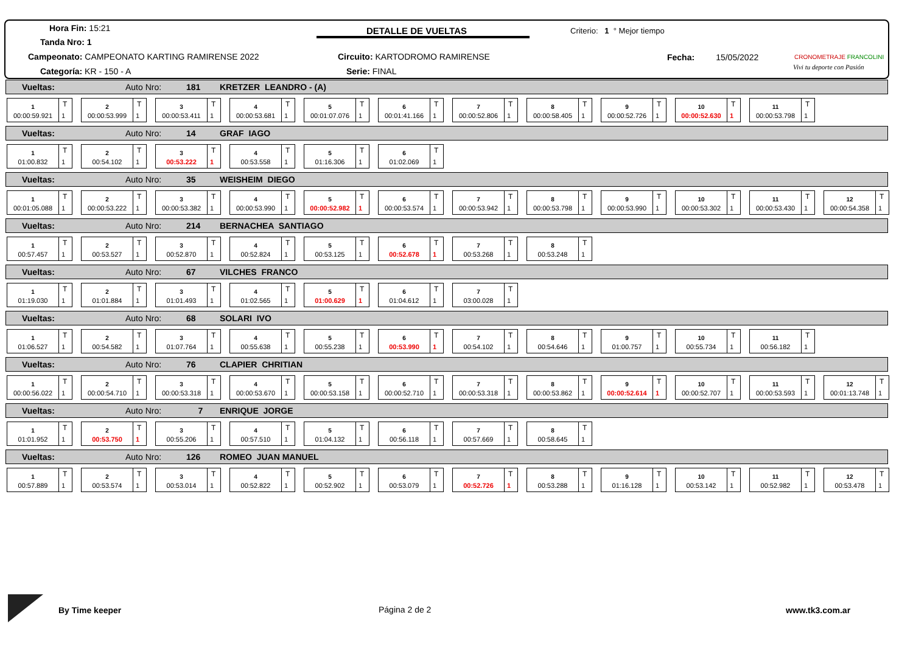Hora Fin: 15:21
Tanda Nro: 1
Campeonato: CAMPEONATO KARTING RAMIRENSE 2022
Categoría: KR - 150 - A
DETALLE DE VUELTAS
Circuito: KARTODROMO RAMIRENSE
Serie: FINAL
Criterio: 1 ° Mejor tiempo
Fecha: 15/05/2022 CRONOMETRAJE FRANCOLINI
Vivi tu deporte con Pasión
Vueltas: Auto Nro: 181 KRETZER LEANDRO - (A)
1
00:00:59.921
T
1
2
00:00:53.999
T
1
3
00:00:53.411
T
1
4
00:00:53.681
T
1
5
00:01:07.076
T
1
6
00:01:41.166
T
1
7
00:00:52.806
T
1
8
00:00:58.405
T
1
9
00:00:52.726
T
1
10
00:00:52.630
T
1
11
00:00:53.798
T
1
Vueltas: Auto Nro: 14 GRAF IAGO
1
01:00.832
T
1
2
00:54.102
T
1
3
00:53.222
T
1
4
00:53.558
T
1
5
01:16.306
T
1
6
01:02.069
T
1
Vueltas: Auto Nro: 35 WEISHEIM DIEGO
1
00:01:05.088
T
1
2
00:00:53.222
T
1
3
00:00:53.382
T
1
4
00:00:53.990
T
1
5
00:00:52.982
T
1
6
00:00:53.574
T
1
7
00:00:53.942
T
1
8
00:00:53.798
T
1
9
00:00:53.990
T
1
10
00:00:53.302
T
1
11
00:00:53.430
T
1
12
00:00:54.358
T
1
Vueltas: Auto Nro: 214 BERNACHEA SANTIAGO
1
00:57.457
T
1
2
00:53.527
T
1
3
00:52.870
T
1
4
00:52.824
T
1
5
00:53.125
T
1
6
00:52.678
T
1
7
00:53.268
T
1
8
00:53.248
T
1
Vueltas: Auto Nro: 67 VILCHES FRANCO
1
01:19.030
T
1
2
01:01.884
T
1
3
01:01.493
T
1
4
01:02.565
T
1
5
01:00.629
T
1
6
01:04.612
T
1
7
03:00.028
T
1
Vueltas: Auto Nro: 68 SOLARI IVO
1
01:06.527
T
1
2
00:54.582
T
1
3
01:07.764
T
1
4
00:55.638
T
1
5
00:55.238
T
1
6
00:53.990
T
1
7
00:54.102
T
1
8
00:54.646
T
1
9
01:00.757
T
1
10
00:55.734
T
1
11
00:56.182
T
1
Vueltas: Auto Nro: 76 CLAPIER CHRITIAN
1
00:00:56.022
T
1
2
00:00:54.710
T
1
3
00:00:53.318
T
1
4
00:00:53.670
T
1
5
00:00:53.158
T
1
6
00:00:52.710
T
1
7
00:00:53.318
T
1
8
00:00:53.862
T
1
9
00:00:52.614
T
1
10
00:00:52.707
T
1
11
00:00:53.593
T
1
12
00:01:13.748
T
1
Vueltas: Auto Nro: 7 ENRIQUE JORGE
1
01:01.952
T
1
2
00:53.750
T
1
3
00:55.206
T
1
4
00:57.510
T
1
5
01:04.132
T
1
6
00:56.118
T
1
7
00:57.669
T
1
8
00:58.645
T
1
Vueltas: Auto Nro: 126 ROMEO JUAN MANUEL
1
00:57.889
T
1
2
00:53.574
T
1
3
00:53.014
T
1
4
00:52.822
T
1
5
00:52.902
T
1
6
00:53.079
T
1
7
00:52.726
T
1
8
00:53.288
T
1
9
01:16.128
T
1
10
00:53.142
T
1
11
00:52.982
T
1
12
00:53.478
T
1
By Time keeper Página 2 de 2 www.tk3.com.ar